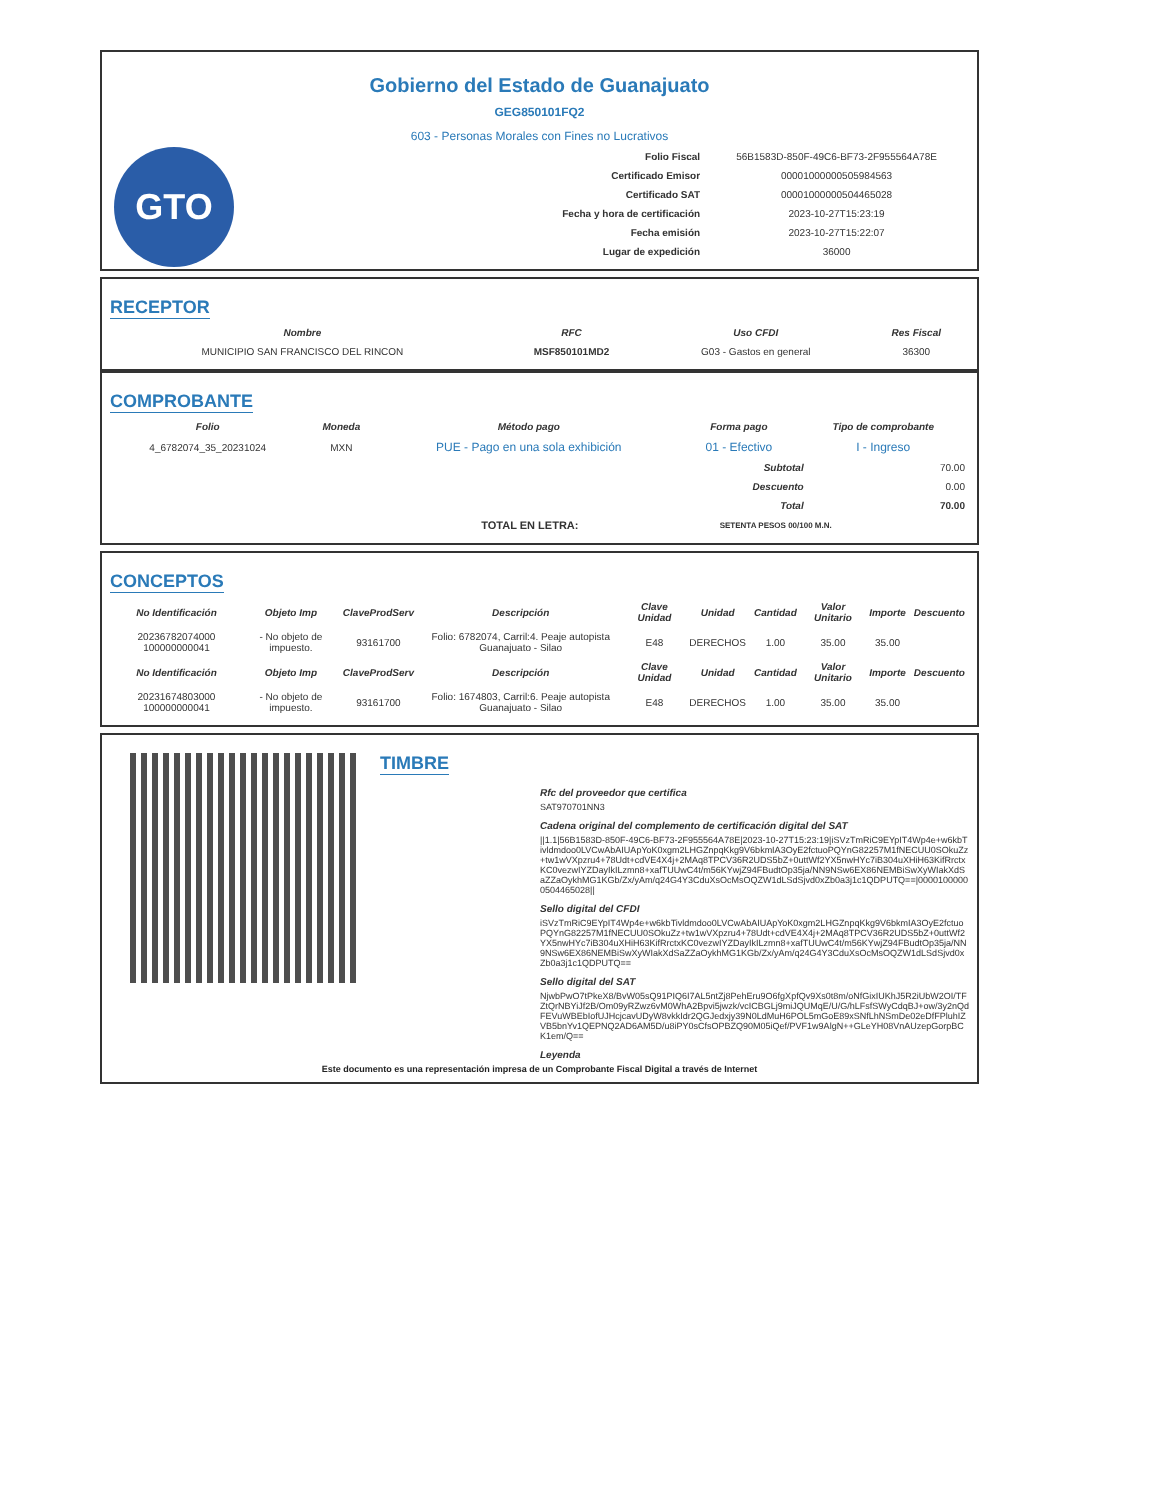Gobierno del Estado de Guanajuato
GEG850101FQ2
603 - Personas Morales con Fines no Lucrativos
GTO
| Folio Fiscal | 56B1583D-850F-49C6-BF73-2F955564A78E |
| Certificado Emisor | 00001000000505984563 |
| Certificado SAT | 00001000000504465028 |
| Fecha y hora de certificación | 2023-10-27T15:23:19 |
| Fecha emisión | 2023-10-27T15:22:07 |
| Lugar de expedición | 36000 |
RECEPTOR
| Nombre | RFC | Uso CFDI | Res Fiscal |
| --- | --- | --- | --- |
| MUNICIPIO SAN FRANCISCO DEL RINCON | MSF850101MD2 | G03 - Gastos en general | 36300 |
COMPROBANTE
| Folio | Moneda | Método pago | Forma pago | Tipo de comprobante |
| --- | --- | --- | --- | --- |
| 4_6782074_35_20231024 | MXN | PUE - Pago en una sola exhibición | 01 - Efectivo | I - Ingreso |
| Subtotal | 70.00 |
| Descuento | 0.00 |
| Total | 70.00 |
| TOTAL EN LETRA: | SETENTA PESOS 00/100 M.N. |
CONCEPTOS
| No Identificación | Objeto Imp | ClaveProdServ | Descripción | Clave Unidad | Unidad | Cantidad | Valor Unitario | Importe | Descuento |
| --- | --- | --- | --- | --- | --- | --- | --- | --- | --- |
| 20236782074000 100000000041 | - No objeto de impuesto. | 93161700 | Folio: 6782074, Carril:4. Peaje autopista Guanajuato - Silao | E48 | DERECHOS | 1.00 | 35.00 | 35.00 | |
| No Identificación | Objeto Imp | ClaveProdServ | Descripción | Clave Unidad | Unidad | Cantidad | Valor Unitario | Importe | Descuento |
| 20231674803000 100000000041 | - No objeto de impuesto. | 93161700 | Folio: 1674803, Carril:6. Peaje autopista Guanajuato - Silao | E48 | DERECHOS | 1.00 | 35.00 | 35.00 | |
TIMBRE
Rfc del proveedor que certifica
SAT970701NN3
Cadena original del complemento de certificación digital del SAT
||1.1|56B1583D-850F-49C6-BF73-2F955564A78E|2023-10-27T15:23:19|iSVzTmRiC9EYpIT4Wp4e+w6kbTivldmdoo0LVCwAbAIUApYoK0xgm2LHGZnpqKkg9V6bkmIA3OyE2fctuoPQYnG82257M1fNECUU0SOkuZz+tw1wVXpzru4+78Udt+cdVE4X4j+2MAq8TPCV36R2UDS5bZ+0uttWf2YX5nwHYc7iB304uXHiH63KifRrctxKC0vezwIYZDayIkILzmn8+xafTUUwC4t/m56KYwjZ94FBudtOp35ja/NN9NSw6EX86NEMBiSwXyWIakXdSaZZaOykhMG1KGb/Zx/yAm/q24G4Y3CduXsOcMsOQZW1dLSdSjvd0xZb0a3j1c1QDPUTQ==|00001000000504465028||
Sello digital del CFDI
iSVzTmRiC9EYpIT4Wp4e+w6kbTivldmdoo0LVCwAbAIUApYoK0xgm2LHGZnpqKkg9V6bkmIA3OyE2fctuoPQYnG82257M1fNECUU0SOkuZz+tw1wVXpzru4+78Udt+cdVE4X4j+2MAq8TPCV36R2UDS5bZ+0uttWf2YX5nwHYc7iB304uXHiH63KifRrctxKC0vezwIYZDayIkILzmn8+xafTUUwC4t/m56KYwjZ94FBudtOp35ja/NN9NSw6EX86NEMBiSwXyWIakXdSaZZaOykhMG1KGb/Zx/yAm/q24G4Y3CduXsOcMsOQZW1dLSdSjvd0xZb0a3j1c1QDPUTQ==
Sello digital del SAT
NjwbPwO7tPkeX8/BvW05sQ91PIQ6I7AL5ntZj8PehEru9O6fgXpfQv9Xs0t8m/oNfGixIUKhJ5R2iUbW2OI/TFZtQrNBYiJf2B/Om09yRZwz6vM0WhA2Bpvi5jwzk/vcICBGLj9miJQUMqE/U/G/hLFsfSWyCdqBJ+ow/3y2nQdFEVuWBEbIofUJHcjcavUDyW8vkkIdr2QGJedxjy39N0LdMuH6POL5mGoE89xSNfLhNSmDe02eDfFPluhIZVB5bnYv1QEPNQ2AD6AM5D/u8iPY0sCfsOPBZQ90M05iQef/PVF1w9AlgN++GLeYH08VnAUzepGorpBCK1em/Q==
Leyenda
Este documento es una representación impresa de un Comprobante Fiscal Digital a través de Internet